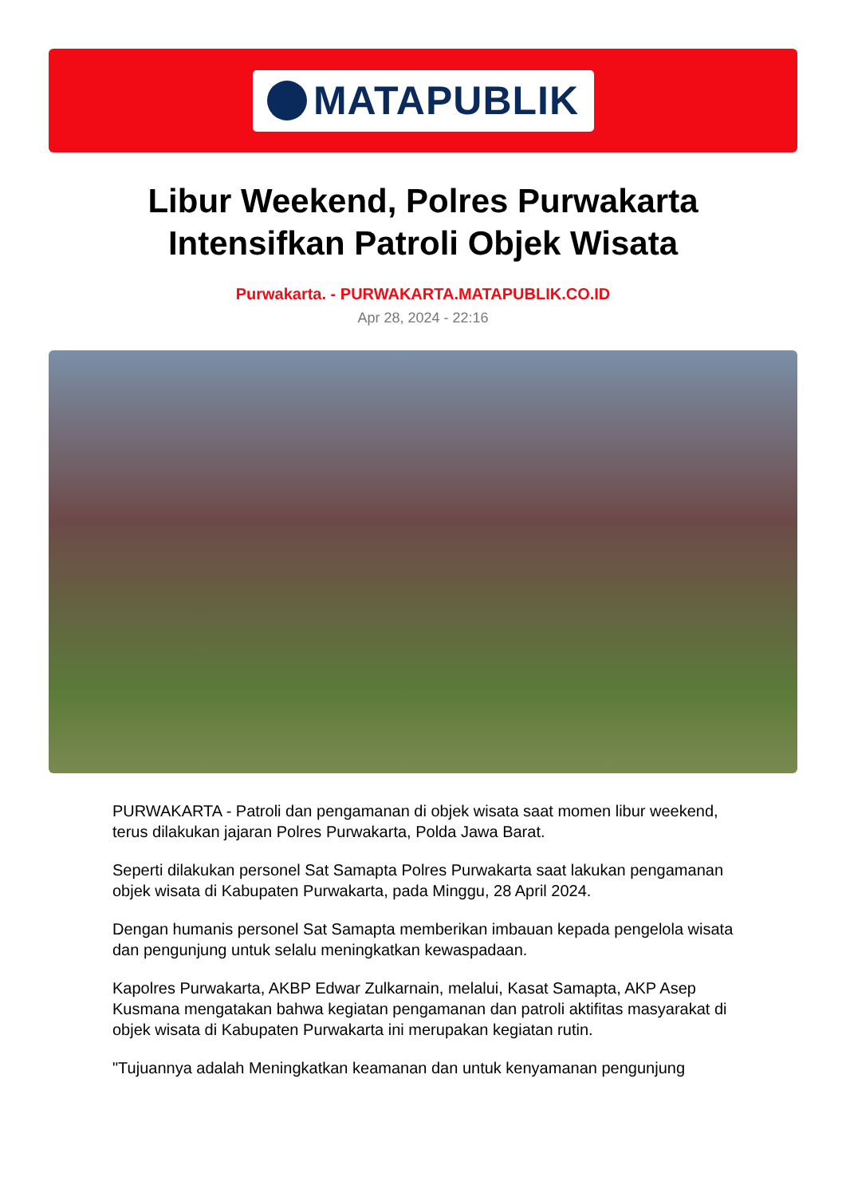MATAPUBLIK
Libur Weekend, Polres Purwakarta
Intensifkan Patroli Objek Wisata
Purwakarta. - PURWAKARTA.MATAPUBLIK.CO.ID
Apr 28, 2024 - 22:16
PURWAKARTA - Patroli dan pengamanan di objek wisata saat momen libur weekend, terus dilakukan jajaran Polres Purwakarta, Polda Jawa Barat.
Seperti dilakukan personel Sat Samapta Polres Purwakarta saat lakukan pengamanan objek wisata di Kabupaten Purwakarta, pada Minggu, 28 April 2024.
Dengan humanis personel Sat Samapta memberikan imbauan kepada pengelola wisata dan pengunjung untuk selalu meningkatkan kewaspadaan.
Kapolres Purwakarta, AKBP Edwar Zulkarnain, melalui, Kasat Samapta, AKP Asep Kusmana mengatakan bahwa kegiatan pengamanan dan patroli aktifitas masyarakat di objek wisata di Kabupaten Purwakarta ini merupakan kegiatan rutin.
"Tujuannya adalah Meningkatkan keamanan dan untuk kenyamanan pengunjung